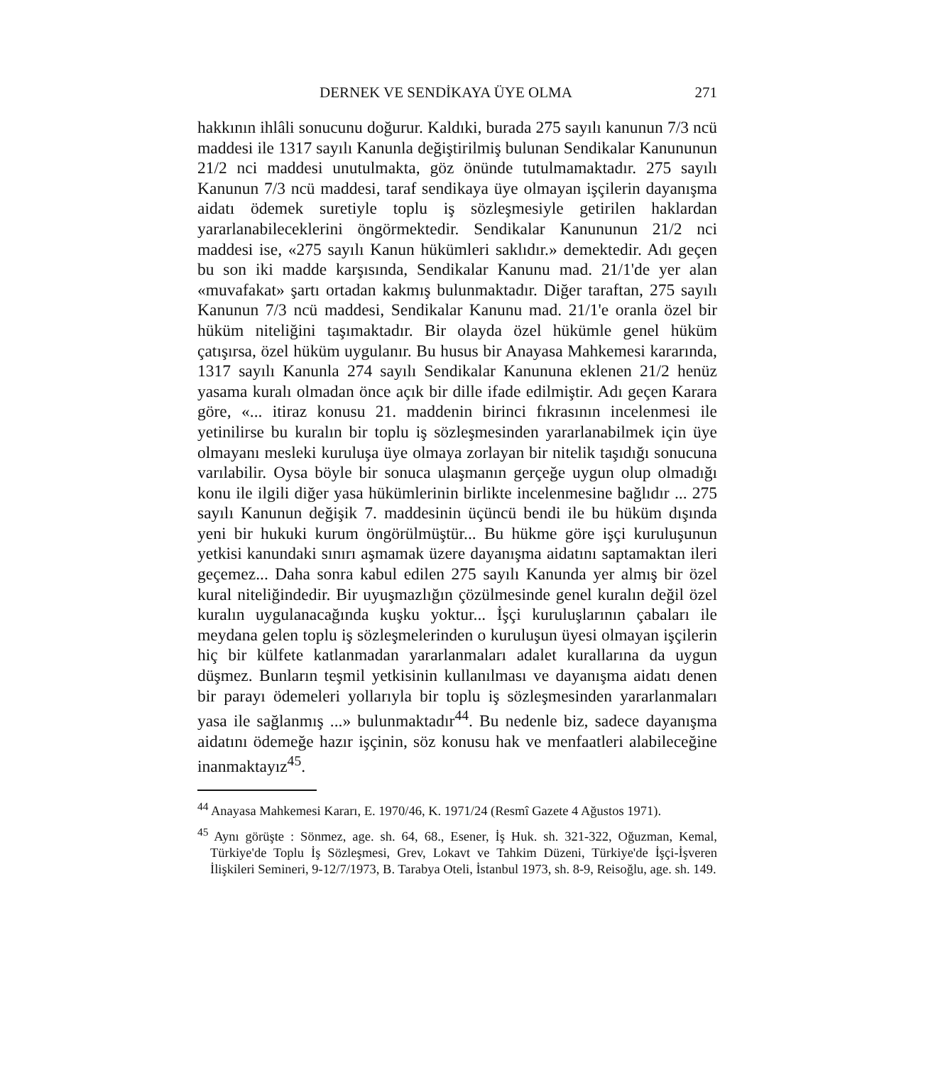DERNEK VE SENDİKAYA ÜYE OLMA 271
hakkının ihlâli sonucunu doğurur. Kaldıki, burada 275 sayılı kanunun 7/3 ncü maddesi ile 1317 sayılı Kanunla değiştirilmiş bulunan Sendikalar Kanununun 21/2 nci maddesi unutulmakta, göz önünde tutulmamaktadır. 275 sayılı Kanunun 7/3 ncü maddesi, taraf sendikaya üye olmayan işçilerin dayanışma aidatı ödemek suretiyle toplu iş sözleşmesiyle getirilen haklardan yararlanabileceklerini öngörmektedir. Sendikalar Kanununun 21/2 nci maddesi ise, «275 sayılı Kanun hükümleri saklıdır.» demektedir. Adı geçen bu son iki madde karşısında, Sendikalar Kanunu mad. 21/1'de yer alan «muvafakat» şartı ortadan kakmış bulunmaktadır. Diğer taraftan, 275 sayılı Kanunun 7/3 ncü maddesi, Sendikalar Kanunu mad. 21/1'e oranla özel bir hüküm niteliğini taşımaktadır. Bir olayda özel hükümle genel hüküm çatışırsa, özel hüküm uygulanır. Bu husus bir Anayasa Mahkemesi kararında, 1317 sayılı Kanunla 274 sayılı Sendikalar Kanununa eklenen 21/2 henüz yasama kuralı olmadan önce açık bir dille ifade edilmiştir. Adı geçen Karara göre, «... itiraz konusu 21. maddenin birinci fıkrasının incelenmesi ile yetinilirse bu kuralın bir toplu iş sözleşmesinden yararlanabilmek için üye olmayanı mesleki kuruluşa üye olmaya zorlayan bir nitelik taşıdığı sonucuna varılabilir. Oysa böyle bir sonuca ulaşmanın gerçeğe uygun olup olmadığı konu ile ilgili diğer yasa hükümlerinin birlikte incelenmesine bağlıdır ... 275 sayılı Kanunun değişik 7. maddesinin üçüncü bendi ile bu hüküm dışında yeni bir hukuki kurum öngörülmüştür... Bu hükme göre işçi kuruluşunun yetkisi kanundaki sınırı aşmamak üzere dayanışma aidatını saptamaktan ileri geçemez... Daha sonra kabul edilen 275 sayılı Kanunda yer almış bir özel kural niteliğindedir. Bir uyuşmazlığın çözülmesinde genel kuralın değil özel kuralın uygulanacağında kuşku yoktur... İşçi kuruluşlarının çabaları ile meydana gelen toplu iş sözleşmelerinden o kuruluşun üyesi olmayan işçilerin hiç bir külfete katlanmadan yararlanmaları adalet kurallarına da uygun düşmez. Bunların teşmil yetkisinin kullanılması ve dayanışma aidatı denen bir parayı ödemeleri yollarıyla bir toplu iş sözleşmesinden yararlanmaları yasa ile sağlanmış ...» bulunmaktadır<sup>44</sup>. Bu nedenle biz, sadece dayanışma aidatını ödemeğe hazır işçinin, söz konusu hak ve menfaatleri alabileceğine inanmaktayız<sup>45</sup>.
<sup>44</sup> Anayasa Mahkemesi Kararı, E. 1970/46, K. 1971/24 (Resmî Gazete 4 Ağustos 1971).
<sup>45</sup> Aynı görüşte : Sönmez, age. sh. 64, 68., Esener, İş Huk. sh. 321-322, Oğuzman, Kemal, Türkiye'de Toplu İş Sözleşmesi, Grev, Lokavt ve Tahkim Düzeni, Türkiye'de İşçi-İşveren İlişkileri Semineri, 9-12/7/1973, B. Tarabya Oteli, İstanbul 1973, sh. 8-9, Reisoğlu, age. sh. 149.